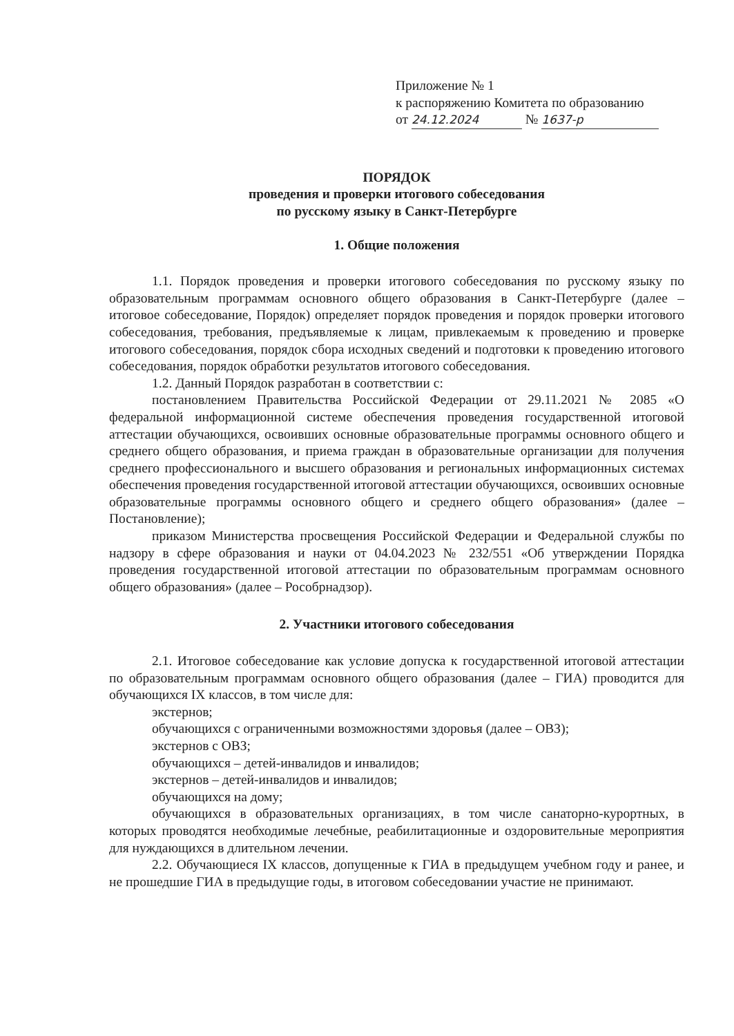Приложение № 1
к распоряжению Комитета по образованию
от 24.12.2024 № 1637-р
ПОРЯДОК
проведения и проверки итогового собеседования
по русскому языку в Санкт-Петербурге
1. Общие положения
1.1. Порядок проведения и проверки итогового собеседования по русскому языку по образовательным программам основного общего образования в Санкт-Петербурге (далее – итоговое собеседование, Порядок) определяет порядок проведения и порядок проверки итогового собеседования, требования, предъявляемые к лицам, привлекаемым к проведению и проверке итогового собеседования, порядок сбора исходных сведений и подготовки к проведению итогового собеседования, порядок обработки результатов итогового собеседования.
1.2. Данный Порядок разработан в соответствии с:
постановлением Правительства Российской Федерации от 29.11.2021 № 2085 «О федеральной информационной системе обеспечения проведения государственной итоговой аттестации обучающихся, освоивших основные образовательные программы основного общего и среднего общего образования, и приема граждан в образовательные организации для получения среднего профессионального и высшего образования и региональных информационных системах обеспечения проведения государственной итоговой аттестации обучающихся, освоивших основные образовательные программы основного общего и среднего общего образования» (далее – Постановление);
приказом Министерства просвещения Российской Федерации и Федеральной службы по надзору в сфере образования и науки от 04.04.2023 № 232/551 «Об утверждении Порядка проведения государственной итоговой аттестации по образовательным программам основного общего образования» (далее – Рособрнадзор).
2. Участники итогового собеседования
2.1. Итоговое собеседование как условие допуска к государственной итоговой аттестации по образовательным программам основного общего образования (далее – ГИА) проводится для обучающихся IX классов, в том числе для:
экстернов;
обучающихся с ограниченными возможностями здоровья (далее – ОВЗ);
экстернов с ОВЗ;
обучающихся – детей-инвалидов и инвалидов;
экстернов – детей-инвалидов и инвалидов;
обучающихся на дому;
обучающихся в образовательных организациях, в том числе санаторно-курортных, в которых проводятся необходимые лечебные, реабилитационные и оздоровительные мероприятия для нуждающихся в длительном лечении.
2.2. Обучающиеся IX классов, допущенные к ГИА в предыдущем учебном году и ранее, и не прошедшие ГИА в предыдущие годы, в итоговом собеседовании участие не принимают.